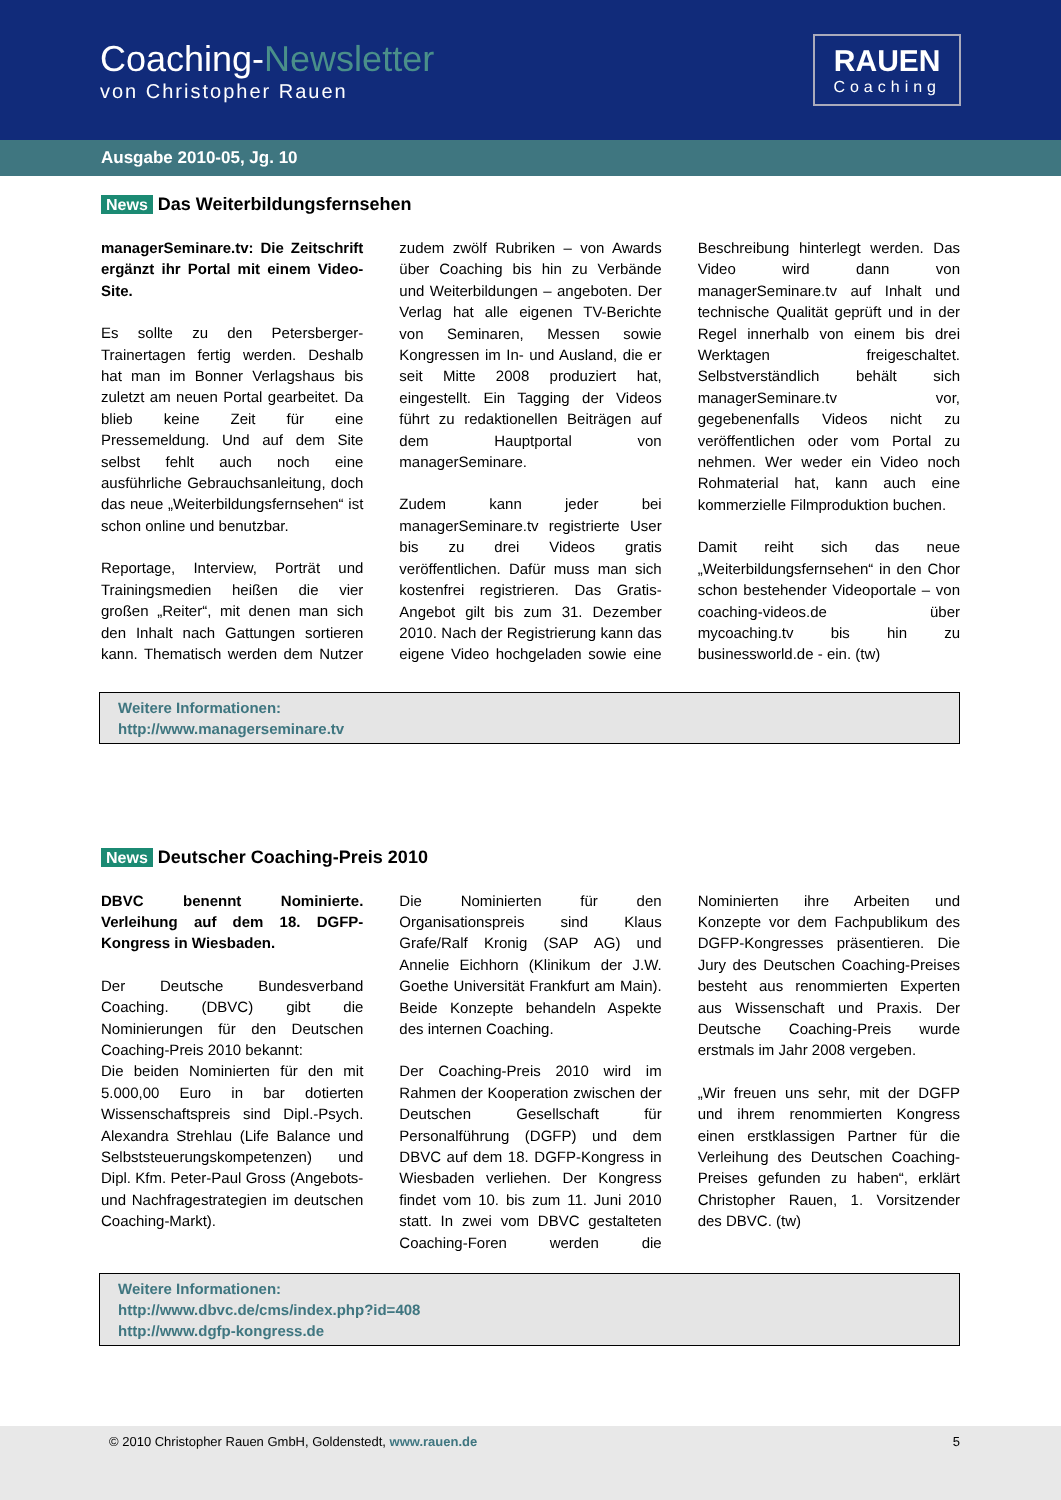Coaching-Newsletter
von Christopher Rauen
RAUEN
Coaching
Ausgabe 2010-05, Jg. 10
News Das Weiterbildungsfernsehen
managerSeminare.tv: Die Zeitschrift ergänzt ihr Portal mit einem Video-Site.
Es sollte zu den Petersberger-Trainertagen fertig werden. Deshalb hat man im Bonner Verlagshaus bis zuletzt am neuen Portal gearbeitet. Da blieb keine Zeit für eine Pressemeldung. Und auf dem Site selbst fehlt auch noch eine ausführliche Gebrauchsanleitung, doch das neue „Weiterbildungsfernsehen“ ist schon online und benutzbar.
Reportage, Interview, Porträt und Trainingsmedien heißen die vier großen „Reiter“, mit denen man sich den Inhalt nach Gattungen sortieren kann. Thematisch werden dem Nutzer zudem zwölf Rubriken – von Awards über Coaching bis hin zu Verbände und Weiterbildungen – angeboten. Der Verlag hat alle eigenen TV-Berichte von Seminaren, Messen sowie Kongressen im In- und Ausland, die er seit Mitte 2008 produziert hat, eingestellt. Ein Tagging der Videos führt zu redaktionellen Beiträgen auf dem Hauptportal von managerSeminare.
Zudem kann jeder bei managerSeminare.tv registrierte User bis zu drei Videos gratis veröffentlichen. Dafür muss man sich kostenfrei registrieren. Das Gratis-Angebot gilt bis zum 31. Dezember 2010. Nach der Registrierung kann das eigene Video hochgeladen sowie eine Beschreibung hinterlegt werden. Das Video wird dann von managerSeminare.tv auf Inhalt und technische Qualität geprüft und in der Regel innerhalb von einem bis drei Werktagen freigeschaltet. Selbstverständlich behält sich managerSeminare.tv vor, gegebenenfalls Videos nicht zu veröffentlichen oder vom Portal zu nehmen. Wer weder ein Video noch Rohmaterial hat, kann auch eine kommerzielle Filmproduktion buchen.
Damit reiht sich das neue „Weiterbildungsfernsehen“ in den Chor schon bestehender Videoportale – von coaching-videos.de über mycoaching.tv bis hin zu businessworld.de - ein. (tw)
Weitere Informationen:
http://www.managerseminare.tv
News Deutscher Coaching-Preis 2010
DBVC benennt Nominierte. Verleihung auf dem 18. DGFP-Kongress in Wiesbaden.
Der Deutsche Bundesverband Coaching. (DBVC) gibt die Nominierungen für den Deutschen Coaching-Preis 2010 bekannt:
Die beiden Nominierten für den mit 5.000,00 Euro in bar dotierten Wissenschaftspreis sind Dipl.-Psych. Alexandra Strehlau (Life Balance und Selbststeuerungskompetenzen) und Dipl. Kfm. Peter-Paul Gross (Angebots- und Nachfragestrategien im deutschen Coaching-Markt).
Die Nominierten für den Organisationspreis sind Klaus Grafe/Ralf Kronig (SAP AG) und Annelie Eichhorn (Klinikum der J.W. Goethe Universität Frankfurt am Main). Beide Konzepte behandeln Aspekte des internen Coaching.
Der Coaching-Preis 2010 wird im Rahmen der Kooperation zwischen der Deutschen Gesellschaft für Personalführung (DGFP) und dem DBVC auf dem 18. DGFP-Kongress in Wiesbaden verliehen. Der Kongress findet vom 10. bis zum 11. Juni 2010 statt. In zwei vom DBVC gestalteten Coaching-Foren werden die Nominierten ihre Arbeiten und Konzepte vor dem Fachpublikum des DGFP-Kongresses präsentieren. Die Jury des Deutschen Coaching-Preises besteht aus renommierten Experten aus Wissenschaft und Praxis. Der Deutsche Coaching-Preis wurde erstmals im Jahr 2008 vergeben.
„Wir freuen uns sehr, mit der DGFP und ihrem renommierten Kongress einen erstklassigen Partner für die Verleihung des Deutschen Coaching-Preises gefunden zu haben“, erklärt Christopher Rauen, 1. Vorsitzender des DBVC. (tw)
Weitere Informationen:
http://www.dbvc.de/cms/index.php?id=408
http://www.dgfp-kongress.de
© 2010 Christopher Rauen GmbH, Goldenstedt, www.rauen.de 5